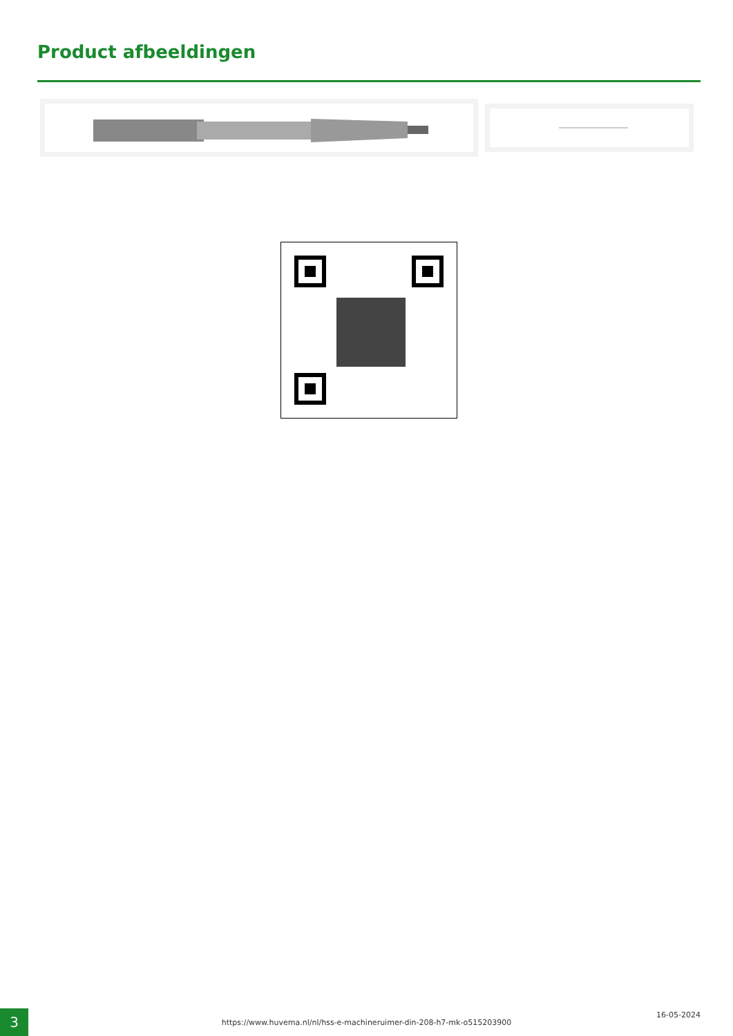Product afbeeldingen
3 https://www.huvema.nl/nl/hss-e-machineruimer-din-208-h7-mk-o515203900
16-05-2024